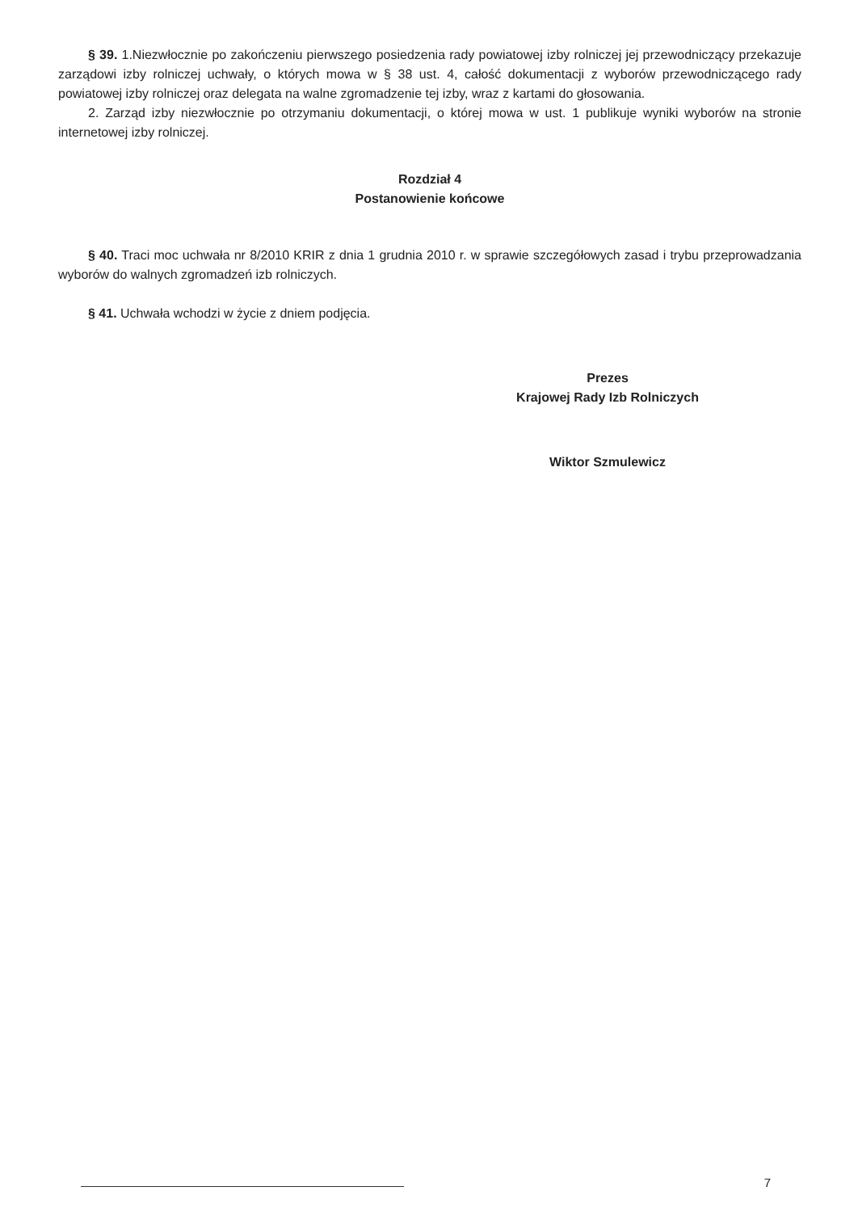§ 39. 1.Niezwłocznie po zakończeniu pierwszego posiedzenia rady powiatowej izby rolniczej jej przewodniczący przekazuje zarządowi izby rolniczej uchwały, o których mowa w § 38 ust. 4, całość dokumentacji z wyborów przewodniczącego rady powiatowej izby rolniczej oraz delegata na walne zgromadzenie tej izby, wraz z kartami do głosowania.
2. Zarząd izby niezwłocznie po otrzymaniu dokumentacji, o której mowa w ust. 1 publikuje wyniki wyborów na stronie internetowej izby rolniczej.
Rozdział 4
Postanowienie końcowe
§ 40. Traci moc uchwała nr 8/2010 KRIR z dnia 1 grudnia 2010 r. w sprawie szczegółowych zasad i trybu przeprowadzania wyborów do walnych zgromadzeń izb rolniczych.
§ 41. Uchwała wchodzi w życie z dniem podjęcia.
Prezes
Krajowej Rady Izb Rolniczych
Wiktor Szmulewicz
7